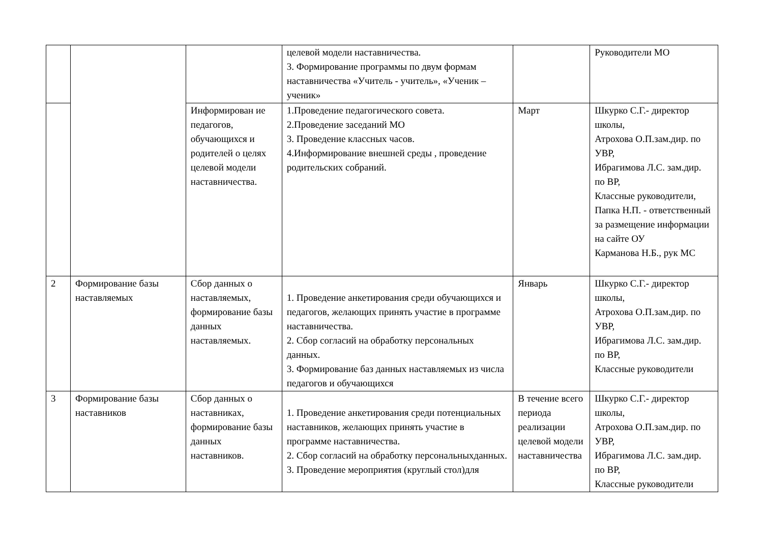| | | | целевой модели наставничества. 3. Формирование программы по двум формам наставничества «Учитель - учитель», «Ученик – ученик» | | Руководители МО |
| | | Информирован ие педагогов, обучающихся и родителей о целях целевой модели наставничества. | 1.Проведение педагогического совета. 2.Проведение заседаний МО 3. Проведение классных часов. 4.Информирование внешней среды , проведение родительских собраний. | Март | Шкурко С.Г.- директор школы, Атрохова О.П.зам.дир. по УВР, Ибрагимова Л.С. зам.дир. по ВР, Классные руководители, Папка Н.П. - ответственный за размещение информации на сайте ОУ Карманова Н.Б., рук МС |
| 2 | Формирование базы наставляемых | Сбор данных о наставляемых, формирование базы данных наставляемых. | 1. Проведение анкетирования среди обучающихся и педагогов, желающих принять участие в программе наставничества. 2. Сбор согласий на обработку персональных данных. 3. Формирование баз данных наставляемых из числа педагогов и обучающихся | Январь | Шкурко С.Г.- директор школы, Атрохова О.П.зам.дир. по УВР, Ибрагимова Л.С. зам.дир. по ВР, Классные руководители |
| 3 | Формирование базы наставников | Сбор данных о наставниках, формирование базы данных наставников. | 1. Проведение анкетирования среди потенциальных наставников, желающих принять участие в программе наставничества. 2. Сбор согласий на обработку персональныхданных. 3. Проведение мероприятия (круглый стол)для | В течение всего периода реализации целевой модели наставничества | Шкурко С.Г.- директор школы, Атрохова О.П.зам.дир. по УВР, Ибрагимова Л.С. зам.дир. по ВР, Классные руководители |